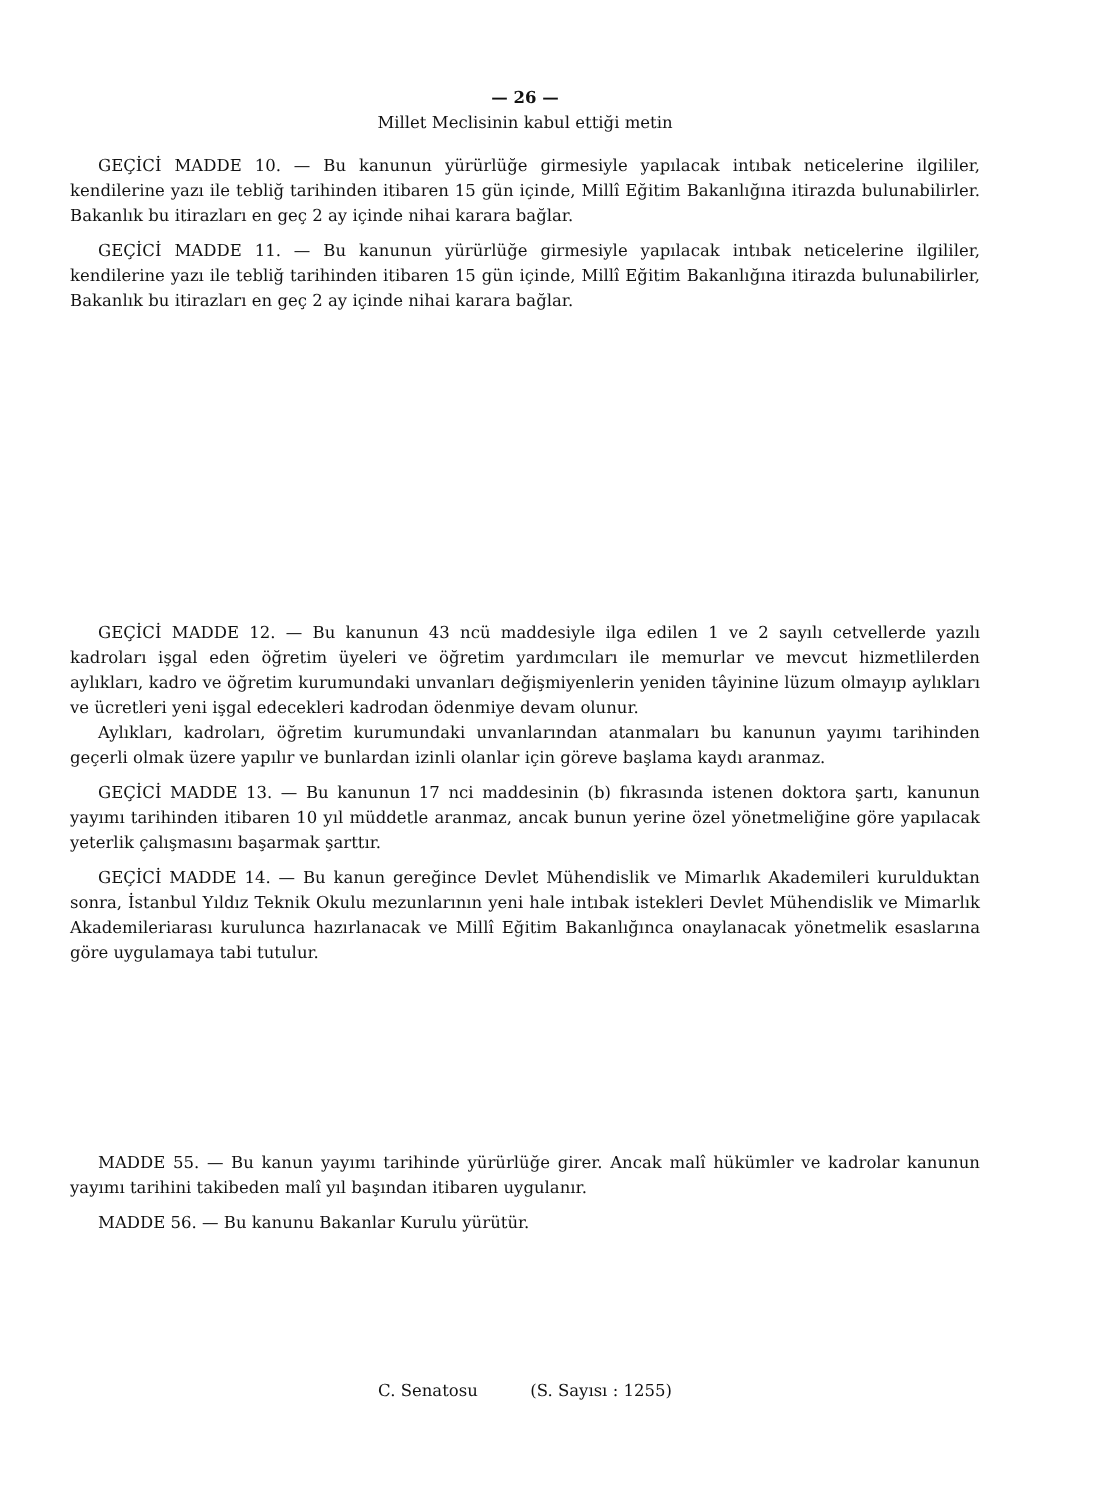— 26 —
Millet Meclisinin kabul ettiği metin
GEÇİCİ MADDE 10. — Bu kanunun yürürlüğe girmesiyle yapılacak intıbak neticelerine ilgililer, kendilerine yazı ile tebliğ tarihinden itibaren 15 gün içinde, Millî Eğitim Bakanlığına itirazda bulunabilirler. Bakanlık bu itirazları en geç 2 ay içinde nihai karara bağlar.
GEÇİCİ MADDE 11. — Bu kanunun yürürlüğe girmesiyle yapılacak intıbak neticelerine ilgililer, kendilerine yazı ile tebliğ tarihinden itibaren 15 gün içinde, Millî Eğitim Bakanlığına itirazda bulunabilirler, Bakanlık bu itirazları en geç 2 ay içinde nihai karara bağlar.
GEÇİCİ MADDE 12. — Bu kanunun 43 ncü maddesiyle ilga edilen 1 ve 2 sayılı cetvellerde yazılı kadroları işgal eden öğretim üyeleri ve öğretim yardımcıları ile memurlar ve mevcut hizmetlilerden aylıkları, kadro ve öğretim kurumundaki unvanları değişmiyenlerin yeniden tâyinine lüzum olmayıp aylıkları ve ücretleri yeni işgal edecekleri kadrodan ödenmiye devam olunur.
Aylıkları, kadroları, öğretim kurumundaki unvanlarından atanmaları bu kanunun yayımı tarihinden geçerli olmak üzere yapılır ve bunlardan izinli olanlar için göreve başlama kaydı aranmaz.
GEÇİCİ MADDE 13. — Bu kanunun 17 nci maddesinin (b) fıkrasında istenen doktora şartı, kanunun yayımı tarihinden itibaren 10 yıl müddetle aranmaz, ancak bunun yerine özel yönetmeliğine göre yapılacak yeterlik çalışmasını başarmak şarttır.
GEÇİCİ MADDE 14. — Bu kanun gereğince Devlet Mühendislik ve Mimarlık Akademileri kurulduktan sonra, İstanbul Yıldız Teknik Okulu mezunlarının yeni hale intıbak istekleri Devlet Mühendislik ve Mimarlık Akademileriarası kurulunca hazırlanacak ve Millî Eğitim Bakanlığınca onaylanacak yönetmelik esaslarına göre uygulamaya tabi tutulur.
MADDE 55. — Bu kanun yayımı tarihinde yürürlüğe girer. Ancak malî hükümler ve kadrolar kanunun yayımı tarihini takibeden malî yıl başından itibaren uygulanır.
MADDE 56. — Bu kanunu Bakanlar Kurulu yürütür.
C. Senatosu (S. Sayısı : 1255)